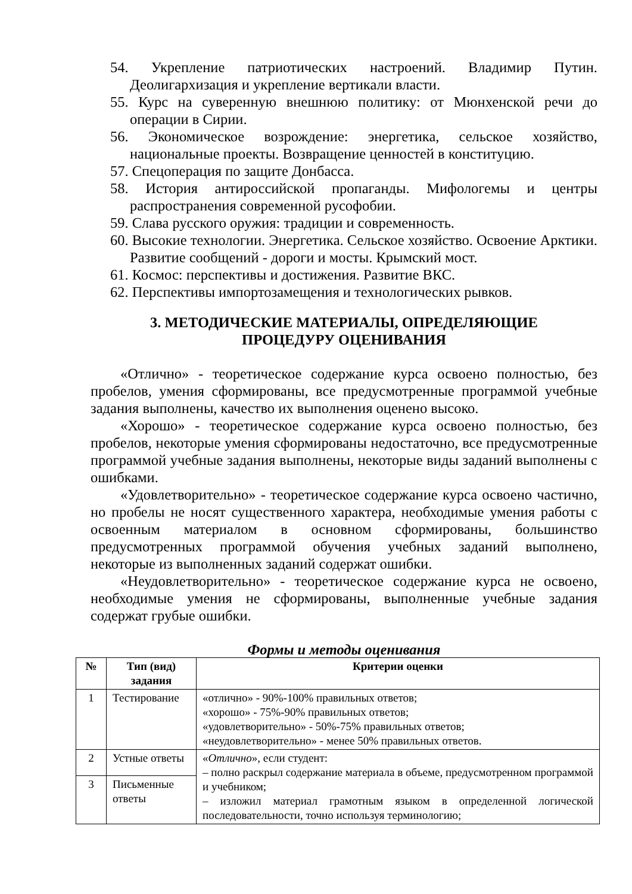54. Укрепление патриотических настроений. Владимир Путин. Деолигархизация и укрепление вертикали власти.
55. Курс на суверенную внешнюю политику: от Мюнхенской речи до операции в Сирии.
56. Экономическое возрождение: энергетика, сельское хозяйство, национальные проекты. Возвращение ценностей в конституцию.
57. Спецоперация по защите Донбасса.
58. История антироссийской пропаганды. Мифологемы и центры распространения современной русофобии.
59. Слава русского оружия: традиции и современность.
60. Высокие технологии. Энергетика. Сельское хозяйство. Освоение Арктики. Развитие сообщений - дороги и мосты. Крымский мост.
61. Космос: перспективы и достижения. Развитие ВКС.
62. Перспективы импортозамещения и технологических рывков.
3. МЕТОДИЧЕСКИЕ МАТЕРИАЛЫ, ОПРЕДЕЛЯЮЩИЕ
ПРОЦЕДУРУ ОЦЕНИВАНИЯ
«Отлично» - теоретическое содержание курса освоено полностью, без пробелов, умения сформированы, все предусмотренные программой учебные задания выполнены, качество их выполнения оценено высоко.
«Хорошо» - теоретическое содержание курса освоено полностью, без пробелов, некоторые умения сформированы недостаточно, все предусмотренные программой учебные задания выполнены, некоторые виды заданий выполнены с ошибками.
«Удовлетворительно» - теоретическое содержание курса освоено частично, но пробелы не носят существенного характера, необходимые умения работы с освоенным материалом в основном сформированы, большинство предусмотренных программой обучения учебных заданий выполнено, некоторые из выполненных заданий содержат ошибки.
«Неудовлетворительно» - теоретическое содержание курса не освоено, необходимые умения не сформированы, выполненные учебные задания содержат грубые ошибки.
Формы и методы оценивания
| № | Тип (вид) задания | Критерии оценки |
| --- | --- | --- |
| 1 | Тестирование | «отлично» - 90%-100% правильных ответов; «хорошо» - 75%-90% правильных ответов; «удовлетворительно» - 50%-75% правильных ответов; «неудовлетворительно» - менее 50% правильных ответов. |
| 2 | Устные ответы | « Отлично », если студент: – полно раскрыл содержание материала в объеме, предусмотренном программой и учебником; – изложил материал грамотным языком в определенной логической последовательности, точно используя терминологию; |
| 3 | Письменные ответы | |